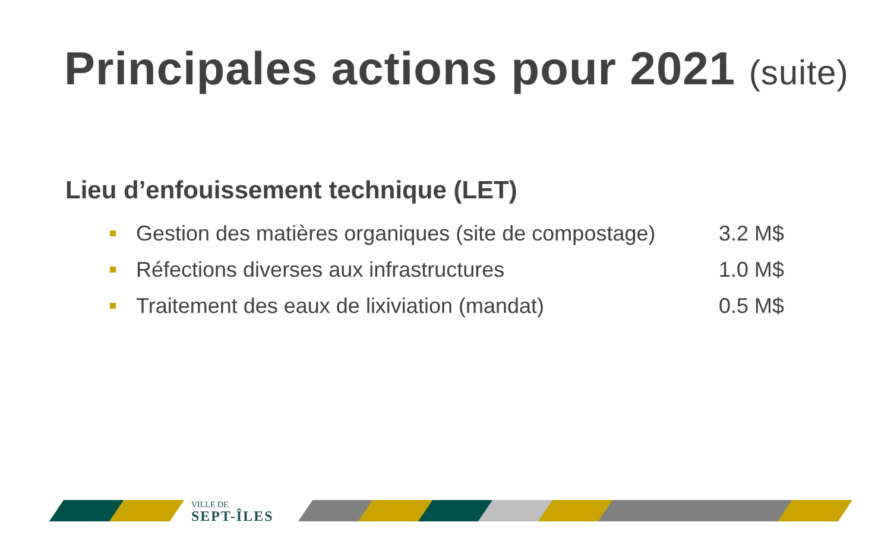Principales actions pour 2021 (suite)
Lieu d’enfouissement technique (LET)
Gestion des matières organiques (site de compostage) 3.2 M$
Réfections diverses aux infrastructures 1.0 M$
Traitement des eaux de lixiviation (mandat) 0.5 M$
VILLE DE
SEPT-ÎLES